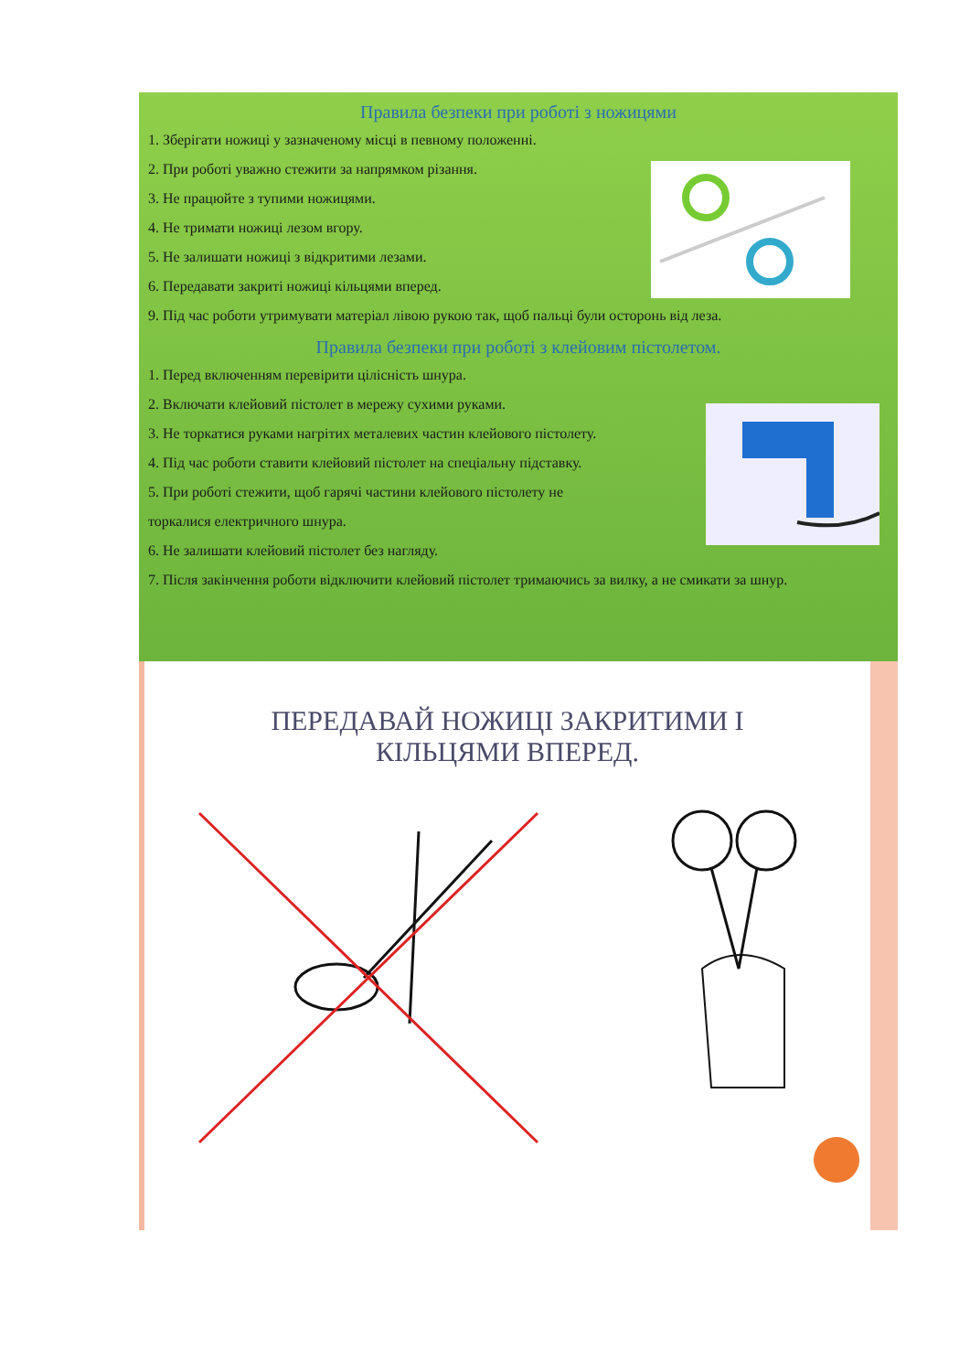Правила безпеки при роботі з ножицями
1. Зберігати ножиці у зазначеному місці в певному положенні.
2. При роботі уважно стежити за напрямком різання.
3. Не працюйте з тупими ножицями.
4. Не тримати ножиці лезом вгору.
5. Не залишати ножиці з відкритими лезами.
6. Передавати закриті ножиці кільцями вперед.
9. Під час роботи утримувати матеріал лівою рукою так, щоб пальці були осторонь від леза.
Правила безпеки при роботі з клейовим пістолетом.
1. Перед включенням перевірити цілісність шнура.
2. Включати клейовий пістолет в мережу сухими руками.
3. Не торкатися руками нагрітих металевих частин клейового пістолету.
4. Під час роботи ставити клейовий пістолет на спеціальну підставку.
5. При роботі стежити, щоб гарячі частини клейового пістолету не
торкалися електричного шнура.
6. Не залишати клейовий пістолет без нагляду.
7. Після закінчення роботи відключити клейовий пістолет тримаючись за вилку, а не смикати за шнур.
ПЕРЕДАВАЙ НОЖИЦІ ЗАКРИТИМИ І КІЛЬЦЯМИ ВПЕРЕД.